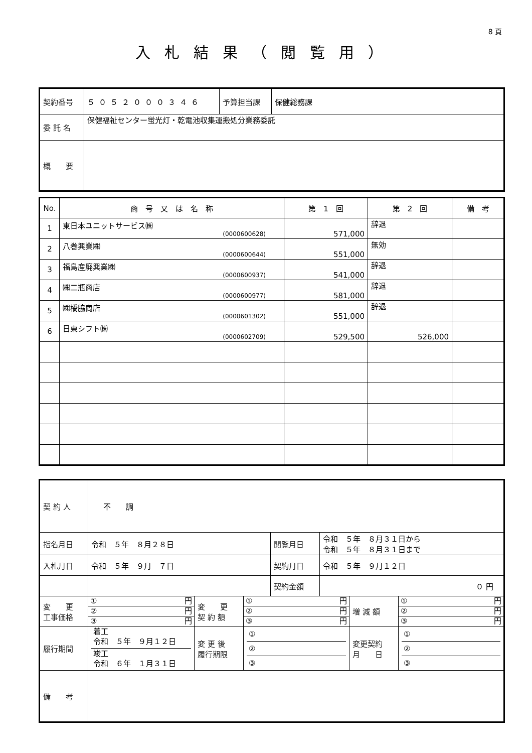8 頁
入札結果（閲覧用）
| 契約番号 | ５０５２０００３４６ | 予算担当課 | 保健総務課 |
| 委 託 名 | 保健福祉センター蛍光灯・乾電池収集運搬処分業務委託 | | |
| 概 要 | | | |
| No. | 商 号 又 は 名 称 | 第 1 回 | 第 2 回 | 備 考 |
| --- | --- | --- | --- | --- |
| 1 | 東日本ユニットサービス㈱ (0000600628) | 571,000 | 辞退 | |
| 2 | 八巻興業㈱ (0000600644) | 551,000 | 無効 | |
| 3 | 福島産廃興業㈱ (0000600937) | 541,000 | 辞退 | |
| 4 | ㈱二瓶商店 (0000600977) | 581,000 | 辞退 | |
| 5 | ㈱橋脇商店 (0000601302) | 551,000 | 辞退 | |
| 6 | 日東シフト㈱ (0000602709) | 529,500 | 526,000 | |
| 契 約 人 | 不 調 | | | | | | |
| 指名月日 | 令和 ５年 ８月２８日 | | | 閲覧月日 | 令和 ５年 ８月３１日から 令和 ５年 ８月３１日まで | | |
| 入札月日 | 令和 ５年 ９月 ７日 | | | 契約月日 | 令和 ５年 ９月１２日 | | |
| | | | | 契約金額 | ０ 円 | | |
| 変 更 工事価格 | ① 円 ② 円 ③ 円 | 変 更 契 約 額 | ① 円 ② 円 ③ 円 | | | 増 減 額 | ① 円 ② 円 ③ 円 |
| 履行期間 | 着工 令和 ５年 ９月１２日 竣工 令和 ６年 １月３１日 | 変 更 後 履行期限 | ① ② ③ | | | 変更契約 月 日 | ① ② ③ |
| 備 考 | | | | | | | |